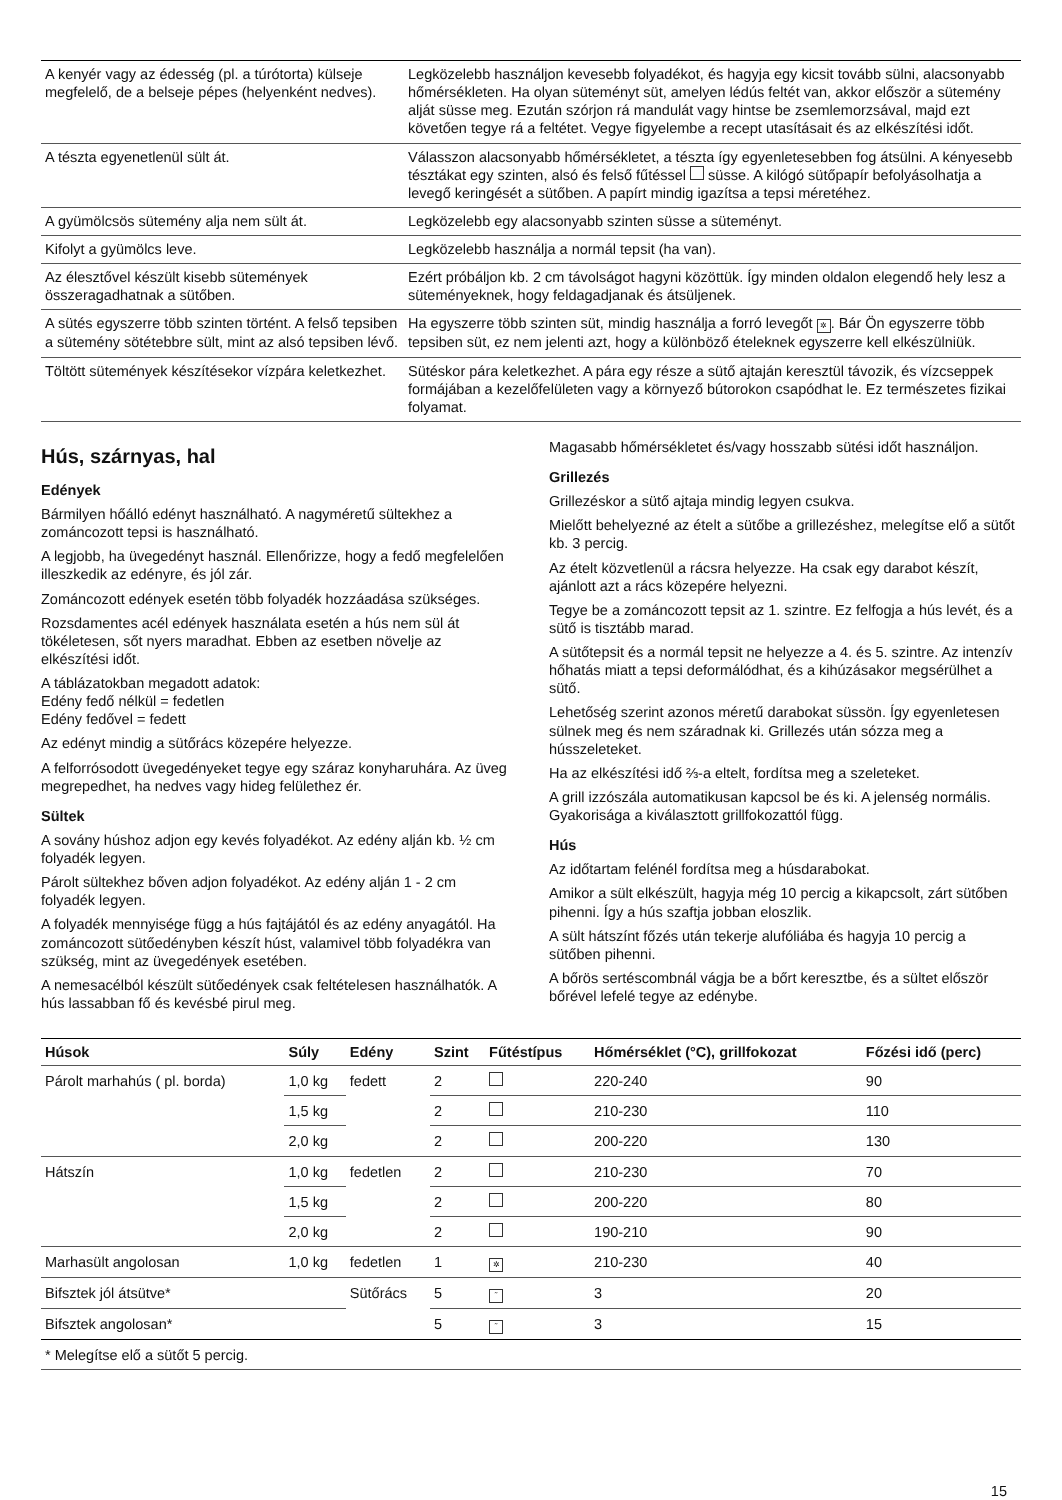| A kenyér vagy az édesség (pl. a túrótorta) külseje megfelelő, de a belseje pépes (helyenként nedves). | Legközelebb használjon kevesebb folyadékot, és hagyja egy kicsit tovább sülni, alacsonyabb hőmérsékleten. Ha olyan süteményt süt, amelyen lédús feltét van, akkor először a sütemény alját süsse meg. Ezután szórjon rá mandulát vagy hintse be zsemlemorzsával, majd ezt követően tegye rá a feltétet. Vegye figyelembe a recept utasításait és az elkészítési időt. |
| A tészta egyenetlenül sült át. | Válasszon alacsonyabb hőmérsékletet, a tészta így egyenletesebben fog átsülni. A kényesebb tésztákat egy szinten, alsó és felső fűtéssel süsse. A kilógó sütőpapír befolyásolhatja a levegő keringését a sütőben. A papírt mindig igazítsa a tepsi méretéhez. |
| A gyümölcsös sütemény alja nem sült át. | Legközelebb egy alacsonyabb szinten süsse a süteményt. |
| Kifolyt a gyümölcs leve. | Legközelebb használja a normál tepsit (ha van). |
| Az élesztővel készült kisebb sütemények összeragadhatnak a sütőben. | Ezért próbáljon kb. 2 cm távolságot hagyni közöttük. Így minden oldalon elegendő hely lesz a süteményeknek, hogy feldagadjanak és átsüljenek. |
| A sütés egyszerre több szinten történt. A felső tepsiben a sütemény sötétebbre sült, mint az alsó tepsiben lévő. | Ha egyszerre több szinten süt, mindig használja a forró levegőt ✲ . Bár Ön egyszerre több tepsiben süt, ez nem jelenti azt, hogy a különböző ételeknek egyszerre kell elkészülniük. |
| Töltött sütemények készítésekor vízpára keletkezhet. | Sütéskor pára keletkezhet. A pára egy része a sütő ajtaján keresztül távozik, és vízcseppek formájában a kezelőfelületen vagy a környező bútorokon csapódhat le. Ez természetes fizikai folyamat. |
Hús, szárnyas, hal
Edények
Bármilyen hőálló edényt használható. A nagyméretű sültekhez a zománcozott tepsi is használható.
A legjobb, ha üvegedényt használ. Ellenőrizze, hogy a fedő megfelelően illeszkedik az edényre, és jól zár.
Zománcozott edények esetén több folyadék hozzáadása szükséges.
Rozsdamentes acél edények használata esetén a hús nem sül át tökéletesen, sőt nyers maradhat. Ebben az esetben növelje az elkészítési időt.
A táblázatokban megadott adatok:
Edény fedő nélkül = fedetlen
Edény fedővel = fedett
Az edényt mindig a sütőrács közepére helyezze.
A felforrósodott üvegedényeket tegye egy száraz konyharuhára. Az üveg megrepedhet, ha nedves vagy hideg felülethez ér.
Sültek
A sovány húshoz adjon egy kevés folyadékot. Az edény alján kb. ½ cm folyadék legyen.
Párolt sültekhez bőven adjon folyadékot. Az edény alján 1 - 2 cm folyadék legyen.
A folyadék mennyisége függ a hús fajtájától és az edény anyagától. Ha zománcozott sütőedényben készít húst, valamivel több folyadékra van szükség, mint az üvegedények esetében.
A nemesacélból készült sütőedények csak feltételesen használhatók. A hús lassabban fő és kevésbé pirul meg.
Magasabb hőmérsékletet és/vagy hosszabb sütési időt használjon.
Grillezés
Grillezéskor a sütő ajtaja mindig legyen csukva.
Mielőtt behelyezné az ételt a sütőbe a grillezéshez, melegítse elő a sütőt kb. 3 percig.
Az ételt közvetlenül a rácsra helyezze. Ha csak egy darabot készít, ajánlott azt a rács közepére helyezni.
Tegye be a zománcozott tepsit az 1. szintre. Ez felfogja a hús levét, és a sütő is tisztább marad.
A sütőtepsit és a normál tepsit ne helyezze a 4. és 5. szintre. Az intenzív hőhatás miatt a tepsi deformálódhat, és a kihúzásakor megsérülhet a sütő.
Lehetőség szerint azonos méretű darabokat süssön. Így egyenletesen sülnek meg és nem száradnak ki. Grillezés után sózza meg a hússzeleteket.
Ha az elkészítési idő ⅔-a eltelt, fordítsa meg a szeleteket.
A grill izzószála automatikusan kapcsol be és ki. A jelenség normális. Gyakorisága a kiválasztott grillfokozattól függ.
Hús
Az időtartam felénél fordítsa meg a húsdarabokat.
Amikor a sült elkészült, hagyja még 10 percig a kikapcsolt, zárt sütőben pihenni. Így a hús szaftja jobban eloszlik.
A sült hátszínt főzés után tekerje alufóliába és hagyja 10 percig a sütőben pihenni.
A bőrös sertéscombnál vágja be a bőrt keresztbe, és a sültet először bőrével lefelé tegye az edénybe.
| Húsok | Súly | Edény | Szint | Fűtéstípus | Hőmérséklet (°C), grillfokozat | Főzési idő (perc) |
| --- | --- | --- | --- | --- | --- | --- |
| Párolt marhahús ( pl. borda) | 1,0 kg | fedett | 2 | | 220-240 | 90 |
| | 1,5 kg | | 2 | | 210-230 | 110 |
| | 2,0 kg | | 2 | | 200-220 | 130 |
| Hátszín | 1,0 kg | fedetlen | 2 | | 210-230 | 70 |
| | 1,5 kg | | 2 | | 200-220 | 80 |
| | 2,0 kg | | 2 | | 190-210 | 90 |
| Marhasült angolosan | 1,0 kg | fedetlen | 1 | ✲ | 210-230 | 40 |
| Bifsztek jól átsütve* | | Sütőrács | 5 | ˜ | 3 | 20 |
| Bifsztek angolosan* | | | 5 | ˜ | 3 | 15 |
| * Melegítse elő a sütőt 5 percig. | | | | | | |
15